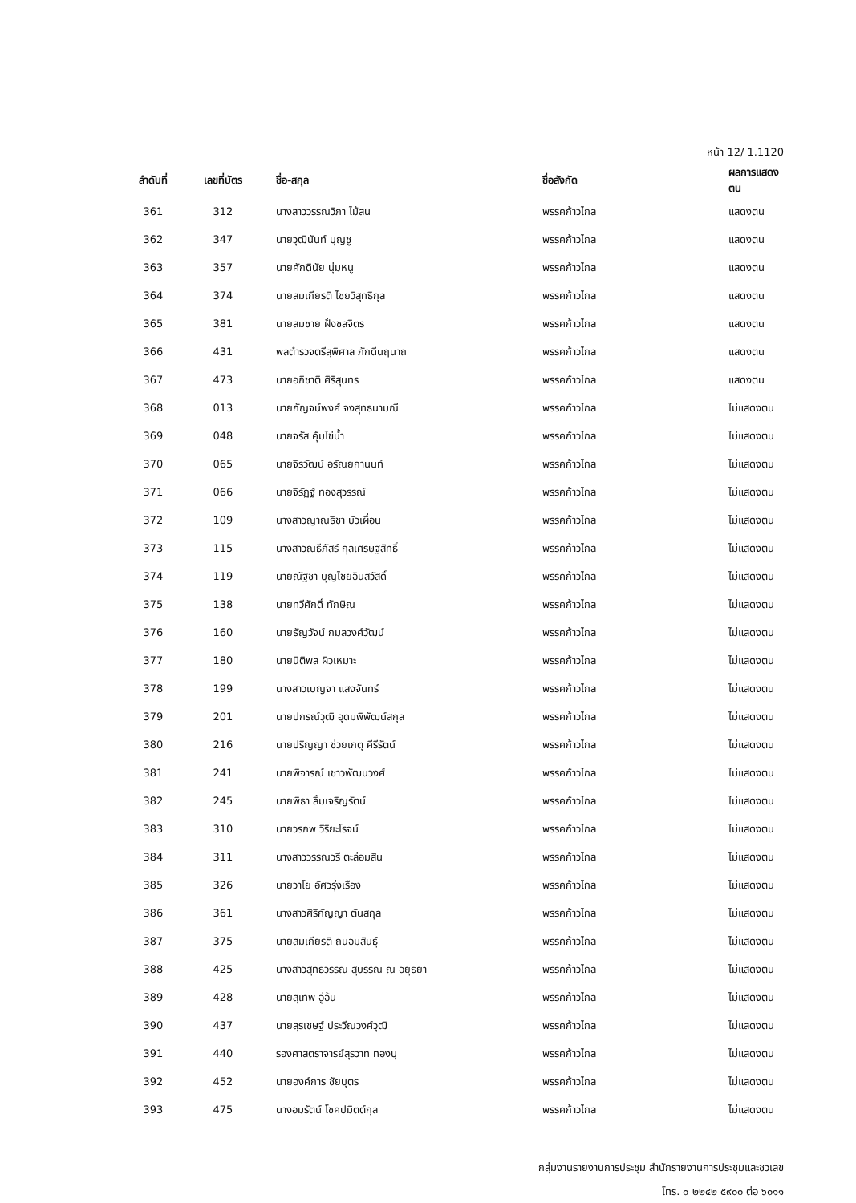หน้า 12/ 1.1120
| ลำดับที่ | เลขที่บัตร | ชื่อ-สกุล | ชื่อสังกัด | ผลการแสดงตน |
| --- | --- | --- | --- | --- |
| 361 | 312 | นางสาววรรณวิภา ไม้สน | พรรคก้าวไกล | แสดงตน |
| 362 | 347 | นายวุฒินันท์ บุญชู | พรรคก้าวไกล | แสดงตน |
| 363 | 357 | นายศักดินัย นุ่มหนู | พรรคก้าวไกล | แสดงตน |
| 364 | 374 | นายสมเกียรติ ไชยวิสุทธิกุล | พรรคก้าวไกล | แสดงตน |
| 365 | 381 | นายสมชาย ฝั่งชลจิตร | พรรคก้าวไกล | แสดงตน |
| 366 | 431 | พลตำรวจตรีสุพิศาล ภักดีนฤนาถ | พรรคก้าวไกล | แสดงตน |
| 367 | 473 | นายอภิชาติ ศิริสุนทร | พรรคก้าวไกล | แสดงตน |
| 368 | 013 | นายกัญจน์พงศ์ จงสุทธนามณี | พรรคก้าวไกล | ไม่แสดงตน |
| 369 | 048 | นายจรัส คุ้มไข่น้ำ | พรรคก้าวไกล | ไม่แสดงตน |
| 370 | 065 | นายจิรวัฒน์ อรัณยกานนท์ | พรรคก้าวไกล | ไม่แสดงตน |
| 371 | 066 | นายจิรัฏฐ์ ทองสุวรรณ์ | พรรคก้าวไกล | ไม่แสดงตน |
| 372 | 109 | นางสาวญาณธิชา บัวเผื่อน | พรรคก้าวไกล | ไม่แสดงตน |
| 373 | 115 | นางสาวณธีภัสร์ กุลเศรษฐสิทธิ์ | พรรคก้าวไกล | ไม่แสดงตน |
| 374 | 119 | นายณัฐชา บุญไชยอินสวัสดิ์ | พรรคก้าวไกล | ไม่แสดงตน |
| 375 | 138 | นายทวีศักดิ์ ทักษิณ | พรรคก้าวไกล | ไม่แสดงตน |
| 376 | 160 | นายธัญวัจน์ กมลวงศ์วัฒน์ | พรรคก้าวไกล | ไม่แสดงตน |
| 377 | 180 | นายนิติพล ผิวเหมาะ | พรรคก้าวไกล | ไม่แสดงตน |
| 378 | 199 | นางสาวเบญจา แสงจันทร์ | พรรคก้าวไกล | ไม่แสดงตน |
| 379 | 201 | นายปกรณ์วุฒิ อุดมพิพัฒน์สกุล | พรรคก้าวไกล | ไม่แสดงตน |
| 380 | 216 | นายปริญญา ช่วยเกตุ คีรีรัตน์ | พรรคก้าวไกล | ไม่แสดงตน |
| 381 | 241 | นายพิจารณ์ เชาวพัฒนวงศ์ | พรรคก้าวไกล | ไม่แสดงตน |
| 382 | 245 | นายพิธา ลิ้มเจริญรัตน์ | พรรคก้าวไกล | ไม่แสดงตน |
| 383 | 310 | นายวรภพ วิริยะโรจน์ | พรรคก้าวไกล | ไม่แสดงตน |
| 384 | 311 | นางสาววรรณวรี ตะล่อมสิน | พรรคก้าวไกล | ไม่แสดงตน |
| 385 | 326 | นายวาโย อัศวรุ่งเรือง | พรรคก้าวไกล | ไม่แสดงตน |
| 386 | 361 | นางสาวศิริกัญญา ตันสกุล | พรรคก้าวไกล | ไม่แสดงตน |
| 387 | 375 | นายสมเกียรติ ถนอมสินธุ์ | พรรคก้าวไกล | ไม่แสดงตน |
| 388 | 425 | นางสาวสุทธวรรณ สุบรรณ ณ อยุธยา | พรรคก้าวไกล | ไม่แสดงตน |
| 389 | 428 | นายสุเทพ อู่อ้น | พรรคก้าวไกล | ไม่แสดงตน |
| 390 | 437 | นายสุรเชษฐ์ ประวีณวงศ์วุฒิ | พรรคก้าวไกล | ไม่แสดงตน |
| 391 | 440 | รองศาสตราจารย์สุรวาท ทองบุ | พรรคก้าวไกล | ไม่แสดงตน |
| 392 | 452 | นายองค์การ ชัยบุตร | พรรคก้าวไกล | ไม่แสดงตน |
| 393 | 475 | นางอมรัตน์ โชคปมิตต์กุล | พรรคก้าวไกล | ไม่แสดงตน |
กลุ่มงานรายงานการประชุม สำนักรายงานการประชุมและชวเลข
โทร. ๐ ๒๒๔๒ ๕๙๐๐ ต่อ ๖๐๑๑